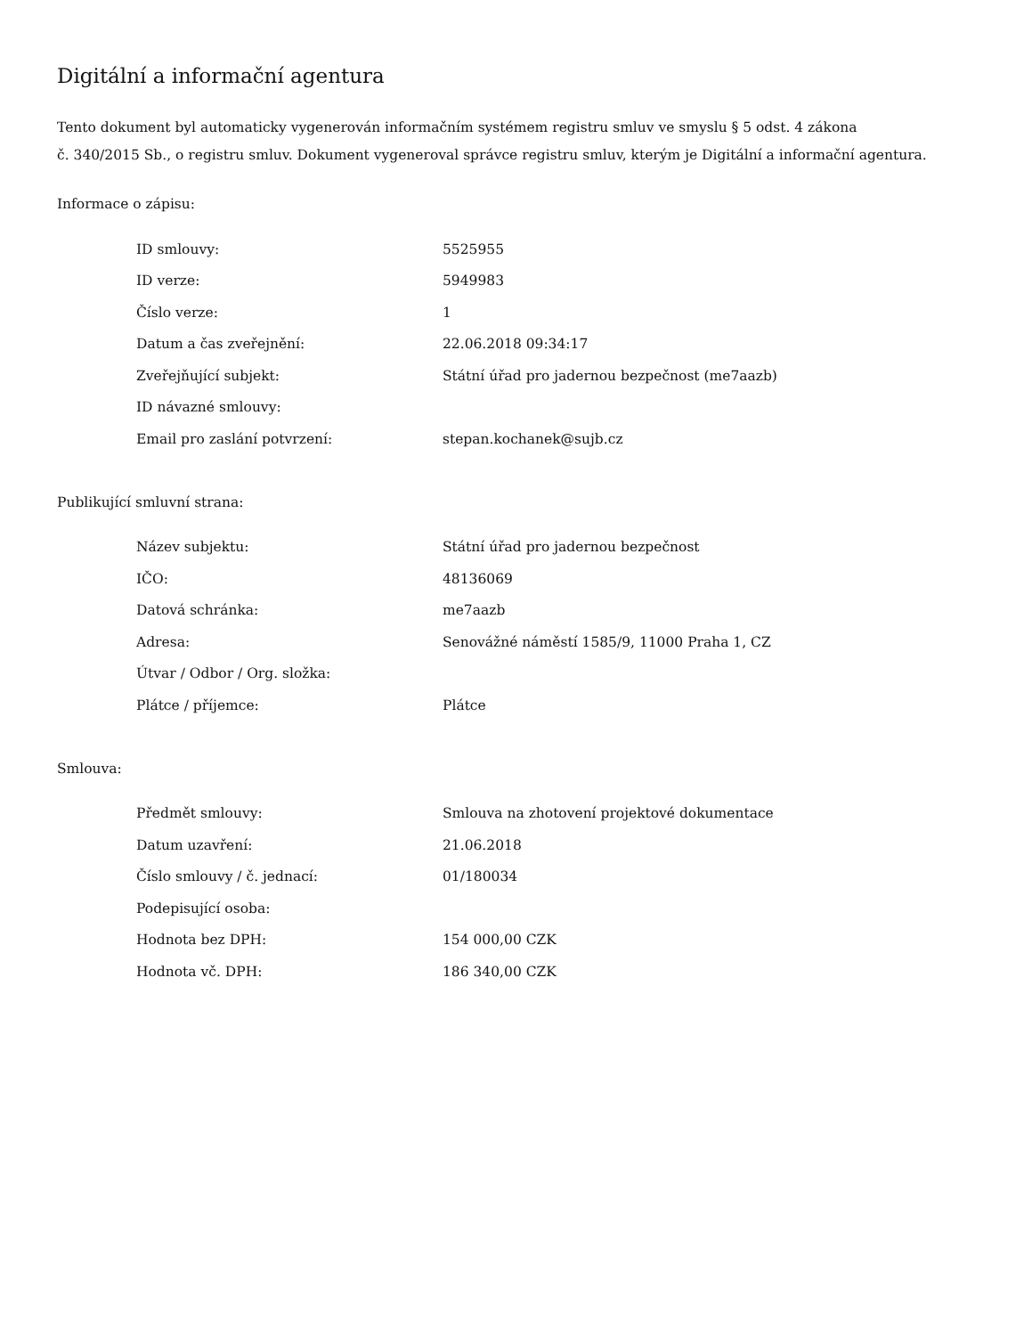Digitální a informační agentura
Tento dokument byl automaticky vygenerován informačním systémem registru smluv ve smyslu § 5 odst. 4 zákona
č. 340/2015 Sb., o registru smluv. Dokument vygeneroval správce registru smluv, kterým je Digitální a informační agentura.
Informace o zápisu:
| ID smlouvy: | 5525955 |
| ID verze: | 5949983 |
| Číslo verze: | 1 |
| Datum a čas zveřejnění: | 22.06.2018 09:34:17 |
| Zveřejňující subjekt: | Státní úřad pro jadernou bezpečnost (me7aazb) |
| ID návazné smlouvy: | |
| Email pro zaslání potvrzení: | stepan.kochanek@sujb.cz |
Publikující smluvní strana:
| Název subjektu: | Státní úřad pro jadernou bezpečnost |
| IČO: | 48136069 |
| Datová schránka: | me7aazb |
| Adresa: | Senovážné náměstí 1585/9, 11000 Praha 1, CZ |
| Útvar / Odbor / Org. složka: | |
| Plátce / příjemce: | Plátce |
Smlouva:
| Předmět smlouvy: | Smlouva na zhotovení projektové dokumentace |
| Datum uzavření: | 21.06.2018 |
| Číslo smlouvy / č. jednací: | 01/180034 |
| Podepisující osoba: | |
| Hodnota bez DPH: | 154 000,00 CZK |
| Hodnota vč. DPH: | 186 340,00 CZK |